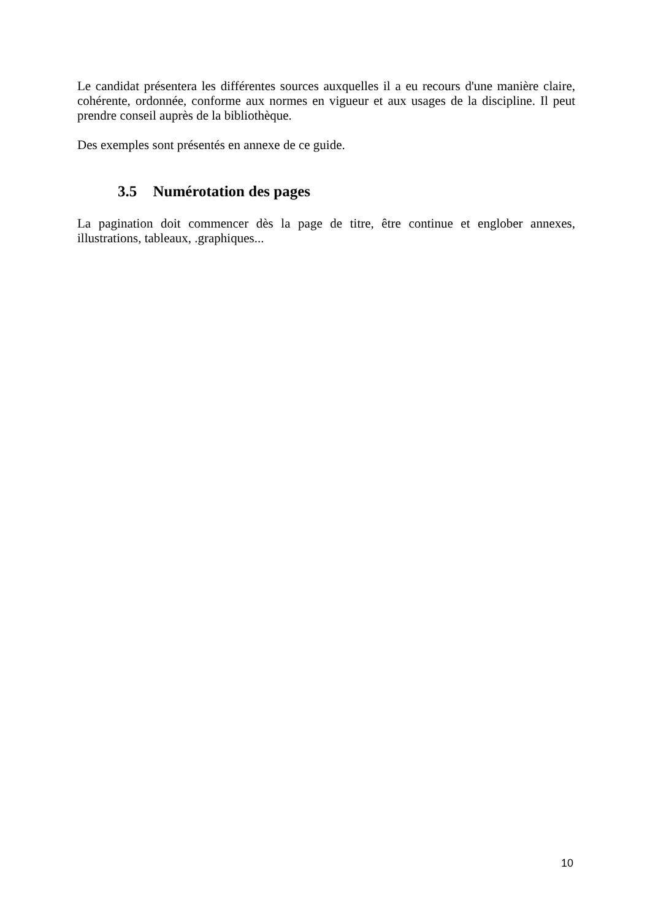Le candidat présentera les différentes sources auxquelles il a eu recours d'une manière claire, cohérente, ordonnée, conforme aux normes en vigueur et aux usages de la discipline. Il peut prendre conseil auprès de la bibliothèque.
Des exemples sont présentés en annexe de ce guide.
3.5 Numérotation des pages
La pagination doit commencer dès la page de titre, être continue et englober annexes, illustrations, tableaux, .graphiques...
10